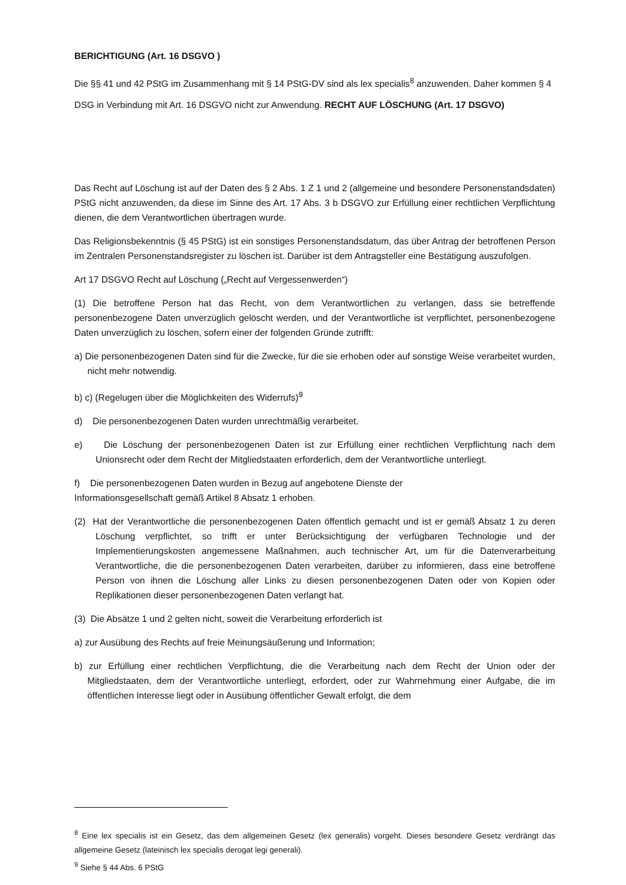BERICHTIGUNG (Art. 16 DSGVO )
Die §§ 41 und 42 PStG im Zusammenhang mit § 14 PStG-DV sind als lex specialis<sup>8</sup> anzuwenden. Daher kommen § 4 DSG in Verbindung mit Art. 16 DSGVO nicht zur Anwendung. RECHT AUF LÖSCHUNG (Art. 17 DSGVO)
Das Recht auf Löschung ist auf der Daten des § 2 Abs. 1 Z 1 und 2 (allgemeine und besondere Personenstandsdaten) PStG nicht anzuwenden, da diese im Sinne des Art. 17 Abs. 3 b DSGVO zur Erfüllung einer rechtlichen Verpflichtung dienen, die dem Verantwortlichen übertragen wurde.
Das Religionsbekenntnis (§ 45 PStG) ist ein sonstiges Personenstandsdatum, das über Antrag der betroffenen Person im Zentralen Personenstandsregister zu löschen ist. Darüber ist dem Antragsteller eine Bestätigung auszufolgen.
Art 17 DSGVO Recht auf Löschung („Recht auf Vergessenwerden“)
(1) Die betroffene Person hat das Recht, von dem Verantwortlichen zu verlangen, dass sie betreffende personenbezogene Daten unverzüglich gelöscht werden, und der Verantwortliche ist verpflichtet, personenbezogene Daten unverzüglich zu löschen, sofern einer der folgenden Gründe zutrifft:
a) Die personenbezogenen Daten sind für die Zwecke, für die sie erhoben oder auf sonstige Weise verarbeitet wurden, nicht mehr notwendig.
b) c) (Regelugen über die Möglichkeiten des Widerrufs)<sup>9</sup>
d) Die personenbezogenen Daten wurden unrechtmäßig verarbeitet.
e) Die Löschung der personenbezogenen Daten ist zur Erfüllung einer rechtlichen Verpflichtung nach dem Unionsrecht oder dem Recht der Mitgliedstaaten erforderlich, dem der Verantwortliche unterliegt.
f) Die personenbezogenen Daten wurden in Bezug auf angebotene Dienste der
Informationsgesellschaft gemäß Artikel 8 Absatz 1 erhoben.
(2) Hat der Verantwortliche die personenbezogenen Daten öffentlich gemacht und ist er gemäß Absatz 1 zu deren Löschung verpflichtet, so trifft er unter Berücksichtigung der verfügbaren Technologie und der Implementierungskosten angemessene Maßnahmen, auch technischer Art, um für die Datenverarbeitung Verantwortliche, die die personenbezogenen Daten verarbeiten, darüber zu informieren, dass eine betroffene Person von ihnen die Löschung aller Links zu diesen personenbezogenen Daten oder von Kopien oder Replikationen dieser personenbezogenen Daten verlangt hat.
(3) Die Absätze 1 und 2 gelten nicht, soweit die Verarbeitung erforderlich ist
a) zur Ausübung des Rechts auf freie Meinungsäußerung und Information;
b) zur Erfüllung einer rechtlichen Verpflichtung, die die Verarbeitung nach dem Recht der Union oder der Mitgliedstaaten, dem der Verantwortliche unterliegt, erfordert, oder zur Wahrnehmung einer Aufgabe, die im öffentlichen Interesse liegt oder in Ausübung öffentlicher Gewalt erfolgt, die dem
<sup>8</sup> Eine lex specialis ist ein Gesetz, das dem allgemeinen Gesetz (lex generalis) vorgeht. Dieses besondere Gesetz verdrängt das allgemeine Gesetz (lateinisch lex specialis derogat legi generali).
<sup>9</sup> Siehe § 44 Abs. 6 PStG